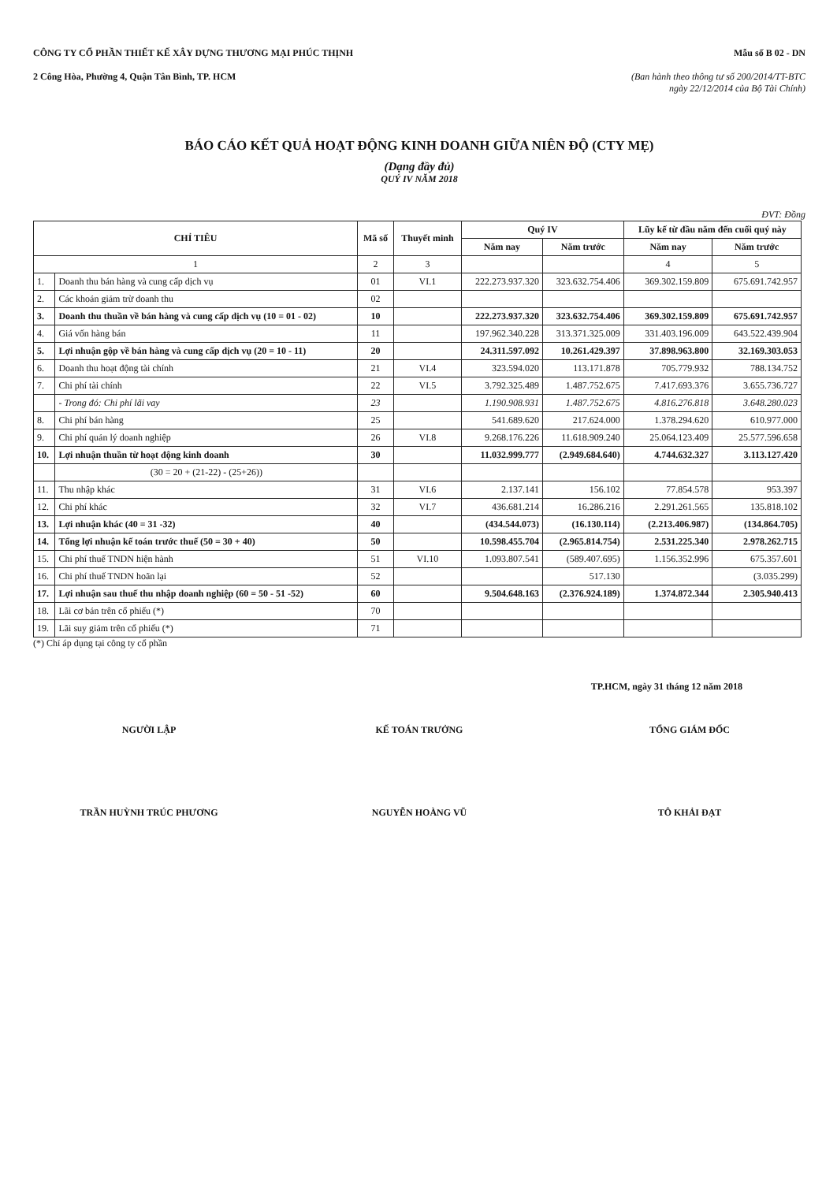CÔNG TY CỔ PHẦN THIẾT KẾ XÂY DỰNG THƯƠNG MẠI PHÚC THỊNH
2 Công Hòa, Phường 4, Quận Tân Bình, TP. HCM
Mẫu số B 02 - DN
(Ban hành theo thông tư số 200/2014/TT-BTC
ngày 22/12/2014 của Bộ Tài Chính)
BÁO CÁO KẾT QUẢ HOẠT ĐỘNG KINH DOANH GIỮA NIÊN ĐỘ (CTY MẸ)
(Dạng đầy đủ)
QUÝ IV NĂM 2018
ĐVT: Đồng
| CHỈ TIÊU | | Mã số | Thuyết minh | Quý IV | | Lũy kế từ đầu năm đến cuối quý này | |
| --- | --- | --- | --- | --- | --- | --- | --- |
| | | | | Năm nay | Năm trước | Năm nay | Năm trước |
| 1 | | 2 | 3 | | | 4 | 5 |
| 1. | Doanh thu bán hàng và cung cấp dịch vụ | 01 | VI.1 | 222.273.937.320 | 323.632.754.406 | 369.302.159.809 | 675.691.742.957 |
| 2. | Các khoản giảm trừ doanh thu | 02 | | | | | |
| 3. | Doanh thu thuần về bán hàng và cung cấp dịch vụ (10 = 01 - 02) | 10 | | 222.273.937.320 | 323.632.754.406 | 369.302.159.809 | 675.691.742.957 |
| 4. | Giá vốn hàng bán | 11 | | 197.962.340.228 | 313.371.325.009 | 331.403.196.009 | 643.522.439.904 |
| 5. | Lợi nhuận gộp về bán hàng và cung cấp dịch vụ (20 = 10 - 11) | 20 | | 24.311.597.092 | 10.261.429.397 | 37.898.963.800 | 32.169.303.053 |
| 6. | Doanh thu hoạt động tài chính | 21 | VI.4 | 323.594.020 | 113.171.878 | 705.779.932 | 788.134.752 |
| 7. | Chi phí tài chính | 22 | VI.5 | 3.792.325.489 | 1.487.752.675 | 7.417.693.376 | 3.655.736.727 |
| | - Trong đó: Chi phí lãi vay | 23 | | 1.190.908.931 | 1.487.752.675 | 4.816.276.818 | 3.648.280.023 |
| 8. | Chi phí bán hàng | 25 | | 541.689.620 | 217.624.000 | 1.378.294.620 | 610.977.000 |
| 9. | Chi phí quản lý doanh nghiệp | 26 | VI.8 | 9.268.176.226 | 11.618.909.240 | 25.064.123.409 | 25.577.596.658 |
| 10. | Lợi nhuận thuần từ hoạt động kinh doanh | 30 | | 11.032.999.777 | (2.949.684.640) | 4.744.632.327 | 3.113.127.420 |
| | (30 = 20 + (21-22) - (25+26)) | | | | | | |
| 11. | Thu nhập khác | 31 | VI.6 | 2.137.141 | 156.102 | 77.854.578 | 953.397 |
| 12. | Chi phí khác | 32 | VI.7 | 436.681.214 | 16.286.216 | 2.291.261.565 | 135.818.102 |
| 13. | Lợi nhuận khác (40 = 31 -32) | 40 | | (434.544.073) | (16.130.114) | (2.213.406.987) | (134.864.705) |
| 14. | Tổng lợi nhuận kế toán trước thuế (50 = 30 + 40) | 50 | | 10.598.455.704 | (2.965.814.754) | 2.531.225.340 | 2.978.262.715 |
| 15. | Chi phí thuế TNDN hiện hành | 51 | VI.10 | 1.093.807.541 | (589.407.695) | 1.156.352.996 | 675.357.601 |
| 16. | Chi phí thuế TNDN hoãn lại | 52 | | | 517.130 | | (3.035.299) |
| 17. | Lợi nhuận sau thuế thu nhập doanh nghiệp (60 = 50 - 51 -52) | 60 | | 9.504.648.163 | (2.376.924.189) | 1.374.872.344 | 2.305.940.413 |
| 18. | Lãi cơ bản trên cổ phiếu (*) | 70 | | | | | |
| 19. | Lãi suy giảm trên cổ phiếu (*) | 71 | | | | | |
(*) Chỉ áp dụng tại công ty cổ phần
TP.HCM, ngày 31 tháng 12 năm 2018
NGƯỜI LẬP
TRẦN HUỲNH TRÚC PHƯƠNG
KẾ TOÁN TRƯỞNG
NGUYỄN HOÀNG VŨ
TỔNG GIÁM ĐỐC
TÔ KHẢI ĐẠT